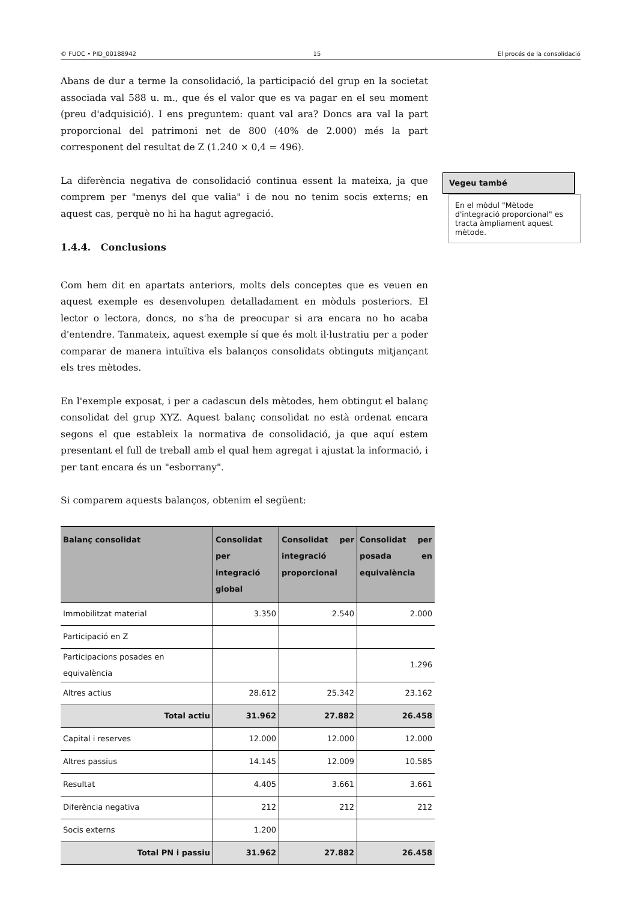© FUOC • PID_00188942 15 El procés de la consolidació
Abans de dur a terme la consolidació, la participació del grup en la societat associada val 588 u. m., que és el valor que es va pagar en el seu moment (preu d'adquisició). I ens preguntem: quant val ara? Doncs ara val la part proporcional del patrimoni net de 800 (40% de 2.000) més la part corresponent del resultat de Z (1.240 × 0,4 = 496).
La diferència negativa de consolidació continua essent la mateixa, ja que comprem per "menys del que valia" i de nou no tenim socis externs; en aquest cas, perquè no hi ha hagut agregació.
1.4.4. Conclusions
Com hem dit en apartats anteriors, molts dels conceptes que es veuen en aquest exemple es desenvolupen detalladament en mòduls posteriors. El lector o lectora, doncs, no s'ha de preocupar si ara encara no ho acaba d'entendre. Tanmateix, aquest exemple sí que és molt il·lustratiu per a poder comparar de manera intuïtiva els balanços consolidats obtinguts mitjançant els tres mètodes.
En l'exemple exposat, i per a cadascun dels mètodes, hem obtingut el balanç consolidat del grup XYZ. Aquest balanç consolidat no està ordenat encara segons el que estableix la normativa de consolidació, ja que aquí estem presentant el full de treball amb el qual hem agregat i ajustat la informació, i per tant encara és un "esborrany".
Si comparem aquests balanços, obtenim el següent:
| Balanç consolidat | Consolidat per integració global | Consolidat per integració proporcional | Consolidat per posada en equivalència |
| --- | --- | --- | --- |
| Immobilitzat material | 3.350 | 2.540 | 2.000 |
| Participació en Z | | | |
| Participacions posades en equivalència | | | 1.296 |
| Altres actius | 28.612 | 25.342 | 23.162 |
| Total actiu | 31.962 | 27.882 | 26.458 |
| Capital i reserves | 12.000 | 12.000 | 12.000 |
| Altres passius | 14.145 | 12.009 | 10.585 |
| Resultat | 4.405 | 3.661 | 3.661 |
| Diferència negativa | 212 | 212 | 212 |
| Socis externs | 1.200 | | |
| Total PN i passiu | 31.962 | 27.882 | 26.458 |
Vegeu també
En el mòdul "Mètode d'integració proporcional" es tracta àmpliament aquest mètode.